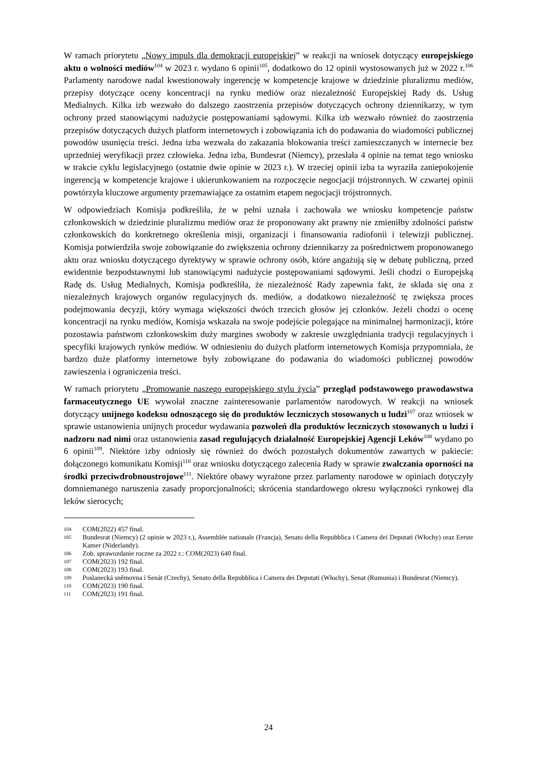W ramach priorytetu „Nowy impuls dla demokracji europejskiej” w reakcji na wniosek dotyczący europejskiego aktu o wolności mediów<sup>104</sup> w 2023 r. wydano 6 opinii<sup>105</sup>, dodatkowo do 12 opinii wystosowanych już w 2022 r.<sup>106</sup> Parlamenty narodowe nadal kwestionowały ingerencję w kompetencje krajowe w dziedzinie pluralizmu mediów, przepisy dotyczące oceny koncentracji na rynku mediów oraz niezależność Europejskiej Rady ds. Usług Medialnych. Kilka izb wezwało do dalszego zaostrzenia przepisów dotyczących ochrony dziennikarzy, w tym ochrony przed stanowiącymi nadużycie postępowaniami sądowymi. Kilka izb wezwało również do zaostrzenia przepisów dotyczących dużych platform internetowych i zobowiązania ich do podawania do wiadomości publicznej powodów usunięcia treści. Jedna izba wezwała do zakazania blokowania treści zamieszczanych w internecie bez uprzedniej weryfikacji przez człowieka. Jedna izba, Bundesrat (Niemcy), przesłała 4 opinie na temat tego wniosku w trakcie cyklu legislacyjnego (ostatnie dwie opinie w 2023 r.). W trzeciej opinii izba ta wyraziła zaniepokojenie ingerencją w kompetencje krajowe i ukierunkowaniem na rozpoczęcie negocjacji trójstronnych. W czwartej opinii powtórzyła kluczowe argumenty przemawiające za ostatnim etapem negocjacji trójstronnych.
W odpowiedziach Komisja podkreśliła, że w pełni uznała i zachowała we wniosku kompetencje państw członkowskich w dziedzinie pluralizmu mediów oraz że proponowany akt prawny nie zmieniłby zdolności państw członkowskich do konkretnego określenia misji, organizacji i finansowania radiofonii i telewizji publicznej. Komisja potwierdziła swoje zobowiązanie do zwiększenia ochrony dziennikarzy za pośrednictwem proponowanego aktu oraz wniosku dotyczącego dyrektywy w sprawie ochrony osób, które angażują się w debatę publiczną, przed ewidentnie bezpodstawnymi lub stanowiącymi nadużycie postępowaniami sądowymi. Jeśli chodzi o Europejską Radę ds. Usług Medialnych, Komisja podkreśliła, że niezależność Rady zapewnia fakt, że składa się ona z niezależnych krajowych organów regulacyjnych ds. mediów, a dodatkowo niezależność tę zwiększa proces podejmowania decyzji, który wymaga większości dwóch trzecich głosów jej członków. Jeżeli chodzi o ocenę koncentracji na rynku mediów, Komisja wskazała na swoje podejście polegające na minimalnej harmonizacji, które pozostawia państwom członkowskim duży margines swobody w zakresie uwzględniania tradycji regulacyjnych i specyfiki krajowych rynków mediów. W odniesieniu do dużych platform internetowych Komisja przypomniała, że bardzo duże platformy internetowe były zobowiązane do podawania do wiadomości publicznej powodów zawieszenia i ograniczenia treści.
W ramach priorytetu „Promowanie naszego europejskiego stylu życia” przegląd podstawowego prawodawstwa farmaceutycznego UE wywołał znaczne zainteresowanie parlamentów narodowych. W reakcji na wniosek dotyczący unijnego kodeksu odnoszącego się do produktów leczniczych stosowanych u ludzi<sup>107</sup> oraz wniosek w sprawie ustanowienia unijnych procedur wydawania pozwoleń dla produktów leczniczych stosowanych u ludzi i nadzoru nad nimi oraz ustanowienia zasad regulujących działalność Europejskiej Agencji Leków<sup>108</sup> wydano po 6 opinii<sup>109</sup>. Niektóre izby odniosły się również do dwóch pozostałych dokumentów zawartych w pakiecie: dołączonego komunikatu Komisji<sup>110</sup> oraz wniosku dotyczącego zalecenia Rady w sprawie zwalczania oporności na środki przeciwdrobnoustrojowe<sup>111</sup>. Niektóre obawy wyrażone przez parlamenty narodowe w opiniach dotyczyły domniemanego naruszenia zasady proporcjonalności; skrócenia standardowego okresu wyłączności rynkowej dla leków sierocych;
104 COM(2022) 457 final.
105 Bundesrat (Niemcy) (2 opinie w 2023 r.), Assemblée nationale (Francja), Senato della Repubblica i Camera dei Deputati (Włochy) oraz Eerste Kamer (Niderlandy).
106 Zob. sprawozdanie roczne za 2022 r.: COM(2023) 640 final.
107 COM(2023) 192 final.
108 COM(2023) 193 final.
109 Poslanecká sněmovna i Senát (Czechy), Senato della Repubblica i Camera dei Deputati (Włochy), Senat (Rumunia) i Bundesrat (Niemcy).
110 COM(2023) 190 final.
111 COM(2023) 191 final.
24